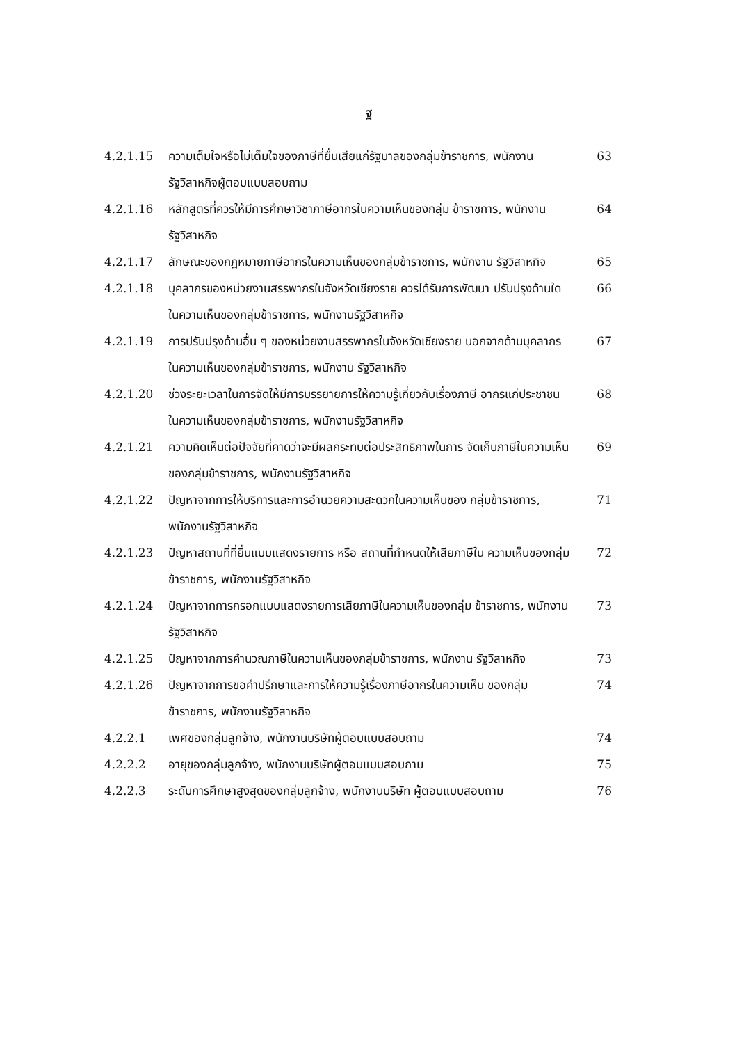ฐ
| 4.2.1.15 | ความเต็มใจหรือไม่เต็มใจของภาษีที่ยื่นเสียแก่รัฐบาลของกลุ่มข้าราชการ, พนักงานรัฐวิสาหกิจผู้ตอบแบบสอบถาม | 63 |
| 4.2.1.16 | หลักสูตรที่ควรให้มีการศึกษาวิชาภาษีอากรในความเห็นของกลุ่ม ข้าราชการ, พนักงานรัฐวิสาหกิจ | 64 |
| 4.2.1.17 | ลักษณะของกฎหมายภาษีอากรในความเห็นของกลุ่มข้าราชการ, พนักงาน รัฐวิสาหกิจ | 65 |
| 4.2.1.18 | บุคลากรของหน่วยงานสรรพากรในจังหวัดเชียงราย ควรได้รับการพัฒนา ปรับปรุงด้านใดในความเห็นของกลุ่มข้าราชการ, พนักงานรัฐวิสาหกิจ | 66 |
| 4.2.1.19 | การปรับปรุงด้านอื่น ๆ ของหน่วยงานสรรพากรในจังหวัดเชียงราย นอกจากด้านบุคลากรในความเห็นของกลุ่มข้าราชการ, พนักงาน รัฐวิสาหกิจ | 67 |
| 4.2.1.20 | ช่วงระยะเวลาในการจัดให้มีการบรรยายการให้ความรู้เกี่ยวกับเรื่องภาษี อากรแก่ประชาชนในความเห็นของกลุ่มข้าราชการ, พนักงานรัฐวิสาหกิจ | 68 |
| 4.2.1.21 | ความคิดเห็นต่อปัจจัยที่คาดว่าจะมีผลกระทบต่อประสิทธิภาพในการ จัดเก็บภาษีในความเห็นของกลุ่มข้าราชการ, พนักงานรัฐวิสาหกิจ | 69 |
| 4.2.1.22 | ปัญหาจากการให้บริการและการอำนวยความสะดวกในความเห็นของ กลุ่มข้าราชการ, พนักงานรัฐวิสาหกิจ | 71 |
| 4.2.1.23 | ปัญหาสถานที่ที่ยื่นแบบแสดงรายการ หรือ สถานที่กำหนดให้เสียภาษีใน ความเห็นของกลุ่มข้าราชการ, พนักงานรัฐวิสาหกิจ | 72 |
| 4.2.1.24 | ปัญหาจากการกรอกแบบแสดงรายการเสียภาษีในความเห็นของกลุ่ม ข้าราชการ, พนักงานรัฐวิสาหกิจ | 73 |
| 4.2.1.25 | ปัญหาจากการคำนวณภาษีในความเห็นของกลุ่มข้าราชการ, พนักงาน รัฐวิสาหกิจ | 73 |
| 4.2.1.26 | ปัญหาจากการขอคำปรึกษาและการให้ความรู้เรื่องภาษีอากรในความเห็น ของกลุ่มข้าราชการ, พนักงานรัฐวิสาหกิจ | 74 |
| 4.2.2.1 | เพศของกลุ่มลูกจ้าง, พนักงานบริษัทผู้ตอบแบบสอบถาม | 74 |
| 4.2.2.2 | อายุของกลุ่มลูกจ้าง, พนักงานบริษัทผู้ตอบแบบสอบถาม | 75 |
| 4.2.2.3 | ระดับการศึกษาสูงสุดของกลุ่มลูกจ้าง, พนักงานบริษัท ผู้ตอบแบบสอบถาม | 76 |